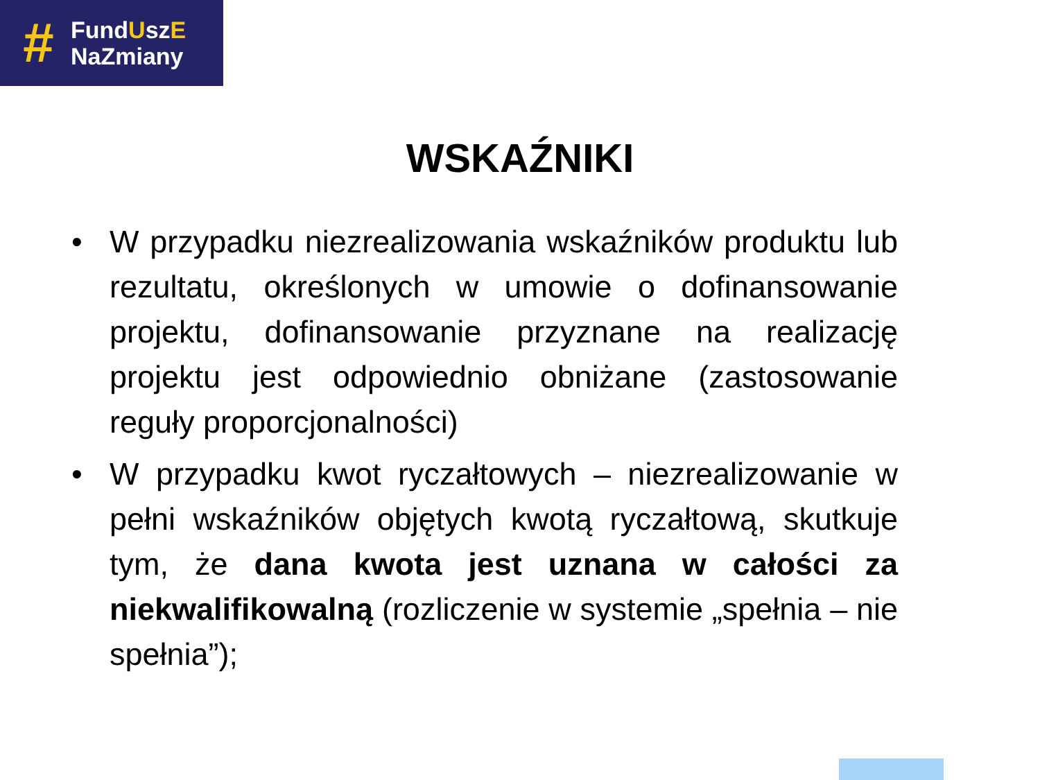#
FundUszE
NaZmiany
WSKAŹNIKI
• W przypadku niezrealizowania wskaźników produktu lub rezultatu, określonych w umowie o dofinansowanie projektu, dofinansowanie przyznane na realizację projektu jest odpowiednio obniżane (zastosowanie reguły proporcjonalności)
• W przypadku kwot ryczałtowych – niezrealizowanie w pełni wskaźników objętych kwotą ryczałtową, skutkuje tym, że dana kwota jest uznana w całości za niekwalifikowalną (rozliczenie w systemie „spełnia – nie spełnia”);